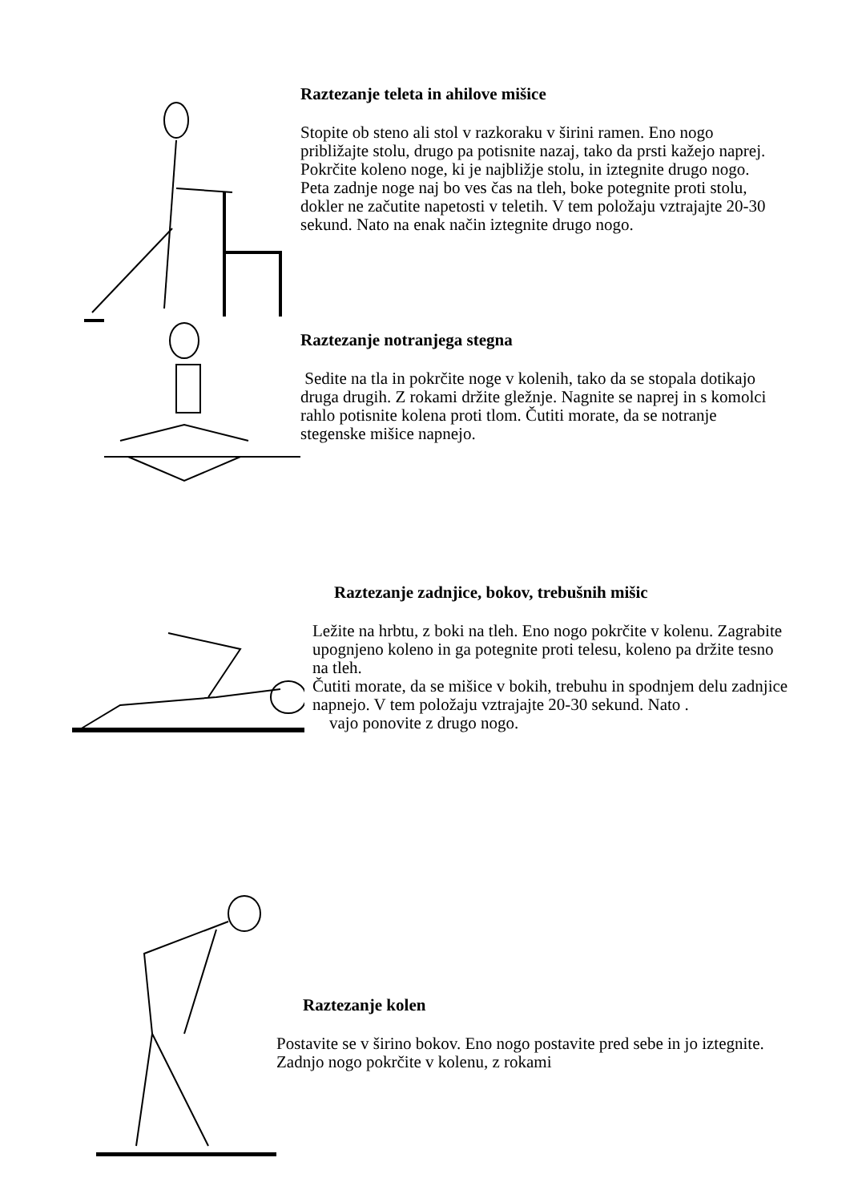Raztezanje teleta in ahilove mišice
Stopite ob steno ali stol v razkoraku v širini ramen. Eno nogo približajte stolu, drugo pa potisnite nazaj, tako da prsti kažejo naprej. Pokrčite koleno noge, ki je najbližje stolu, in iztegnite drugo nogo. Peta zadnje noge naj bo ves čas na tleh, boke potegnite proti stolu, dokler ne začutite napetosti v teletih. V tem položaju vztrajajte 20-30 sekund. Nato na enak način iztegnite drugo nogo.
Raztezanje notranjega stegna
Sedite na tla in pokrčite noge v kolenih, tako da se stopala dotikajo druga drugih. Z rokami držite gležnje. Nagnite se naprej in s komolci rahlo potisnite kolena proti tlom. Čutiti morate, da se notranje stegenske mišice napnejo.
Raztezanje zadnjice, bokov, trebušnih mišic
Ležite na hrbtu, z boki na tleh. Eno nogo pokrčite v kolenu. Zagrabite upognjeno koleno in ga potegnite proti telesu, koleno pa držite tesno na tleh.
Čutiti morate, da se mišice v bokih, trebuhu in spodnjem delu zadnjice napnejo. V tem položaju vztrajajte 20-30 sekund. Nato .
vajo ponovite z drugo nogo.
Raztezanje kolen
Postavite se v širino bokov. Eno nogo postavite pred sebe in jo iztegnite. Zadnjo nogo pokrčite v kolenu, z rokami